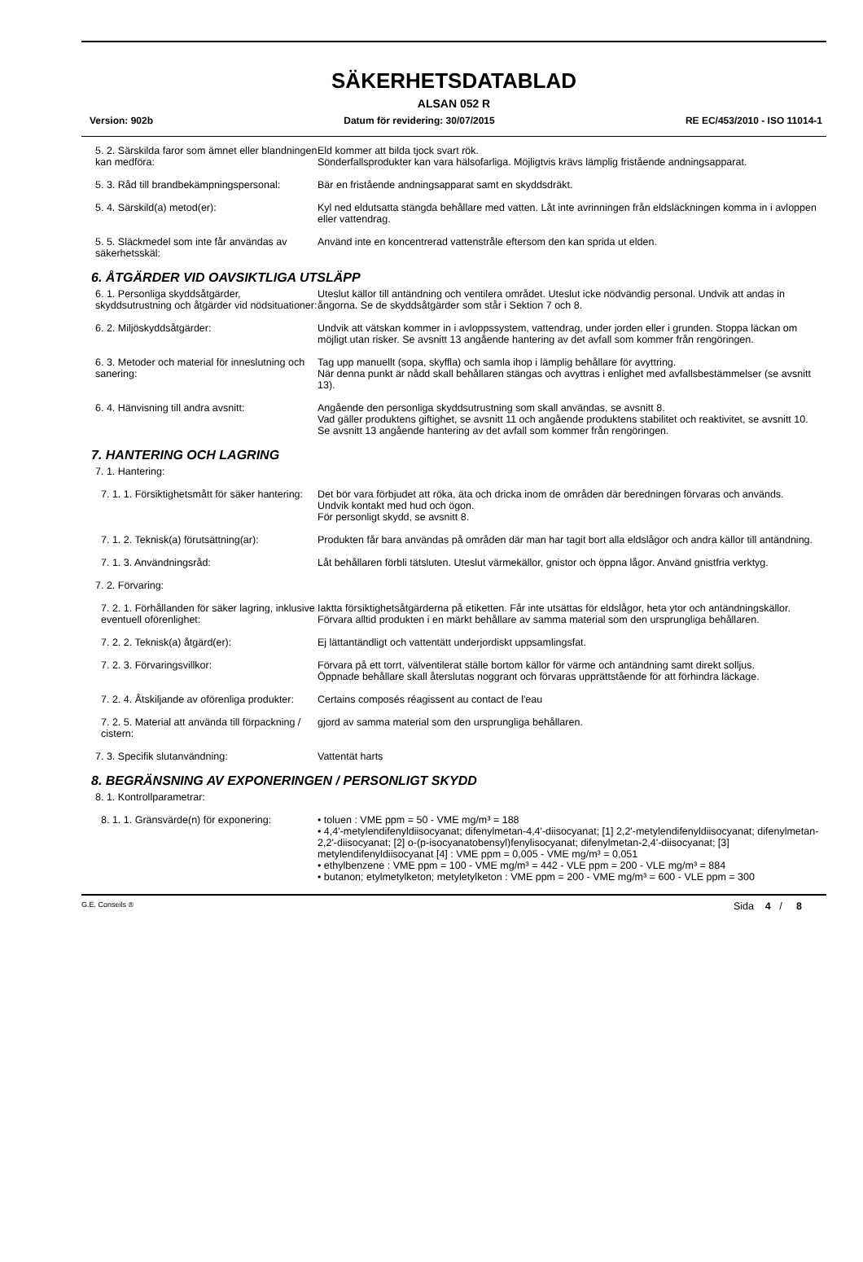SÄKERHETSDATABLAD
ALSAN 052 R
Version: 902b Datum för revidering: 30/07/2015 RE EC/453/2010 - ISO 11014-1
5. 2. Särskilda faror som ämnet eller blandningen kan medföra:
Eld kommer att bilda tjock svart rök.
Sönderfallsprodukter kan vara hälsofarliga. Möjligtvis krävs lämplig fristående andningsapparat.
5. 3. Råd till brandbekämpningspersonal:
Bär en fristående andningsapparat samt en skyddsdräkt.
5. 4. Särskild(a) metod(er): Kyl ned eldutsatta stängda behållare med vatten. Låt inte avrinningen från eldsläckningen komma in i avloppen eller vattendrag.
5. 5. Släckmedel som inte får användas av säkerhetsskäl:
Använd inte en koncentrerad vattenstråle eftersom den kan sprida ut elden.
6. ÅTGÄRDER VID OAVSIKTLIGA UTSLÄPP
6. 1. Personliga skyddsåtgärder, skyddsutrustning och åtgärder vid nödsituationer:
Uteslut källor till antändning och ventilera området. Uteslut icke nödvändig personal. Undvik att andas in ångorna. Se de skyddsåtgärder som står i Sektion 7 och 8.
6. 2. Miljöskyddsåtgärder: Undvik att vätskan kommer in i avloppssystem, vattendrag, under jorden eller i grunden. Stoppa läckan om möjligt utan risker. Se avsnitt 13 angående hantering av det avfall som kommer från rengöringen.
6. 3. Metoder och material för inneslutning och sanering:
Tag upp manuellt (sopa, skyffla) och samla ihop i lämplig behållare för avyttring.
När denna punkt är nådd skall behållaren stängas och avyttras i enlighet med avfallsbestämmelser (se avsnitt 13).
6. 4. Hänvisning till andra avsnitt: Angående den personliga skyddsutrustning som skall användas, se avsnitt 8.
Vad gäller produktens giftighet, se avsnitt 11 och angående produktens stabilitet och reaktivitet, se avsnitt 10.
Se avsnitt 13 angående hantering av det avfall som kommer från rengöringen.
7. HANTERING OCH LAGRING
7. 1. Hantering:
7. 1. 1. Försiktighetsmått för säker hantering:
Det bör vara förbjudet att röka, äta och dricka inom de områden där beredningen förvaras och används.
Undvik kontakt med hud och ögon.
För personligt skydd, se avsnitt 8.
7. 1. 2. Teknisk(a) förutsättning(ar):
Produkten får bara användas på områden där man har tagit bort alla eldslågor och andra källor till antändning.
7. 1. 3. Användningsråd: Låt behållaren förbli tätsluten. Uteslut värmekällor, gnistor och öppna lågor. Använd gnistfria verktyg.
7. 2. Förvaring:
7. 2. 1. Förhållanden för säker lagring, inklusive eventuell oförenlighet:
Iaktta försiktighetsåtgärderna på etiketten. Får inte utsättas för eldslågor, heta ytor och antändningskällor. Förvara alltid produkten i en märkt behållare av samma material som den ursprungliga behållaren.
7. 2. 2. Teknisk(a) åtgärd(er): Ej lättantändligt och vattentätt underjordiskt uppsamlingsfat.
7. 2. 3. Förvaringsvillkor: Förvara på ett torrt, välventilerat ställe bortom källor för värme och antändning samt direkt solljus.
Öppnade behållare skall återslutas noggrant och förvaras upprättstående för att förhindra läckage.
7. 2. 4. Åtskiljande av oförenliga produkter:
Certains composés réagissent au contact de l'eau
7. 2. 5. Material att använda till förpackning / cistern:
gjord av samma material som den ursprungliga behållaren.
7. 3. Specifik slutanvändning: Vattentät harts
8. BEGRÄNSNING AV EXPONERINGEN / PERSONLIGT SKYDD
8. 1. Kontrollparametrar:
8. 1. 1. Gränsvärde(n) för exponering:
• toluen : VME ppm = 50 - VME mg/m³ = 188
• 4,4'-metylendifenyldiisocyanat; difenylmetan-4,4'-diisocyanat; [1] 2,2'-metylendifenyldiisocyanat; difenylmetan-2,2'-diisocyanat; [2] o-(p-isocyanatobensyl)fenylisocyanat; difenylmetan-2,4'-diisocyanat; [3] metylendifenyldiisocyanat [4] : VME ppm = 0,005 - VME mg/m³ = 0,051
• ethylbenzene : VME ppm = 100 - VME mg/m³ = 442 - VLE ppm = 200 - VLE mg/m³ = 884
• butanon; etylmetylketon; metyletylketon : VME ppm = 200 - VME mg/m³ = 600 - VLE ppm = 300
G.E. Conseils ® Sida 4 / 8